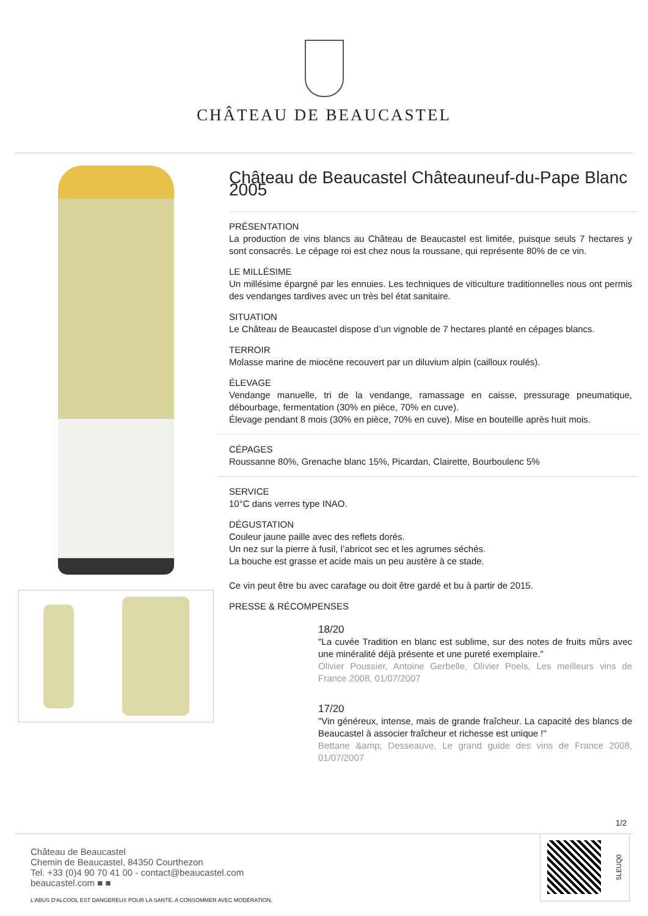CHÂTEAU DE BEAUCASTEL
Château de Beaucastel Châteauneuf-du-Pape Blanc 2005
PRÉSENTATION
La production de vins blancs au Château de Beaucastel est limitée, puisque seuls 7 hectares y sont consacrés. Le cépage roi est chez nous la roussane, qui représente 80% de ce vin.
LE MILLÉSIME
Un millésime épargné par les ennuies. Les techniques de viticulture traditionnelles nous ont permis des vendanges tardives avec un très bel état sanitaire.
SITUATION
Le Château de Beaucastel dispose d’un vignoble de 7 hectares planté en cépages blancs.
TERROIR
Molasse marine de miocène recouvert par un diluvium alpin (cailloux roulés).
ÉLEVAGE
Vendange manuelle, tri de la vendange, ramassage en caisse, pressurage pneumatique, débourbage, fermentation (30% en pièce, 70% en cuve).
Élevage pendant 8 mois (30% en pièce, 70% en cuve). Mise en bouteille après huit mois.
CÉPAGES
Roussanne 80%, Grenache blanc 15%, Picardan, Clairette, Bourboulenc 5%
SERVICE
10°C dans verres type INAO.
DÉGUSTATION
Couleur jaune paille avec des reflets dorés.
Un nez sur la pierre à fusil, l’abricot sec et les agrumes séchés.
La bouche est grasse et acide mais un peu austère à ce stade.
Ce vin peut être bu avec carafage ou doit être gardé et bu à partir de 2015.
PRESSE & RÉCOMPENSES
18/20
"La cuvée Tradition en blanc est sublime, sur des notes de fruits mûrs avec une minéralité déjà présente et une pureté exemplaire."
Olivier Poussier, Antoine Gerbelle, Olivier Poels, Les meilleurs vins de France 2008, 01/07/2007
17/20
"Vin généreux, intense, mais de grande fraîcheur. La capacité des blancs de Beaucastel à associer fraîcheur et richesse est unique !"
Bettane &amp; Desseauve, Le grand guide des vins de France 2008, 01/07/2007
1/2
Château de Beaucastel
Chemin de Beaucastel, 84350 Courthezon
Tel. +33 (0)4 90 70 41 00 - contact@beaucastel.com
beaucastel.com ■ ■
L'ABUS D'ALCOOL EST DANGEREUX POUR LA SANTÉ. A CONSOMMER AVEC MODÉRATION.
5LEUQ0